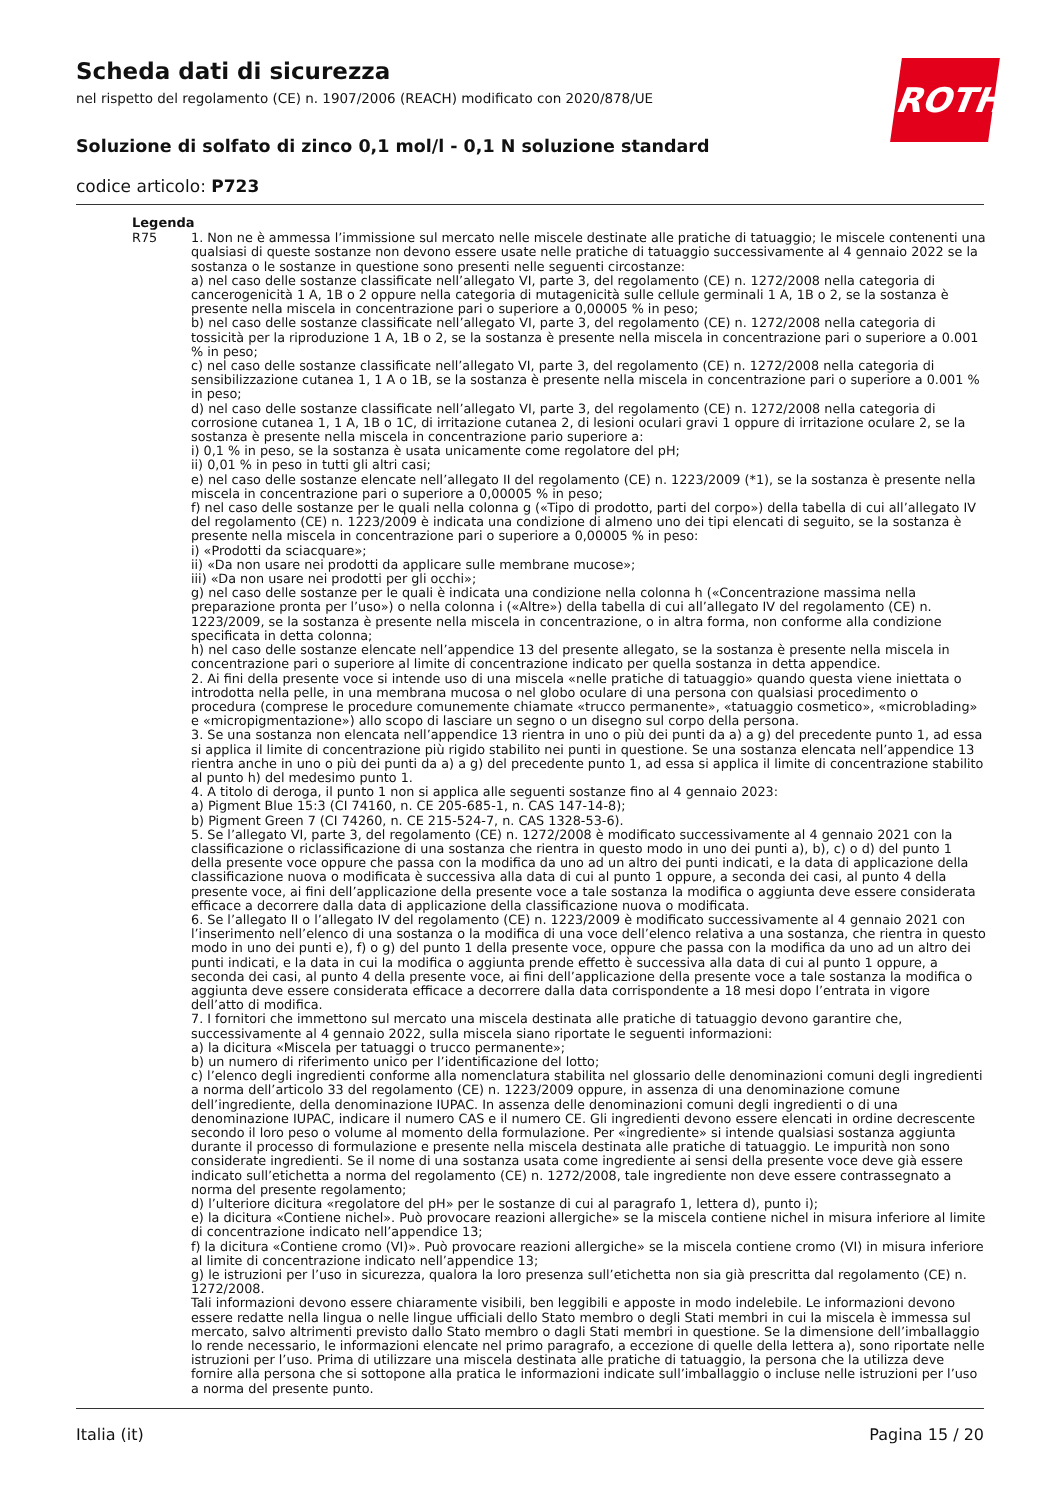ROTH
Scheda dati di sicurezza
nel rispetto del regolamento (CE) n. 1907/2006 (REACH) modificato con 2020/878/UE
Soluzione di solfato di zinco 0,1 mol/l - 0,1 N soluzione standard
codice articolo: P723
| Legenda | |
| --- | --- |
| R75 | 1. Non ne è ammessa l’immissione sul mercato nelle miscele destinate alle pratiche di tatuaggio; le miscele contenenti una qualsiasi di queste sostanze non devono essere usate nelle pratiche di tatuaggio successivamente al 4 gennaio 2022 se la sostanza o le sostanze in questione sono presenti nelle seguenti circostanze: a) nel caso delle sostanze classificate nell’allegato VI, parte 3, del regolamento (CE) n. 1272/2008 nella categoria di cancerogenicità 1 A, 1B o 2 oppure nella categoria di mutagenicità sulle cellule germinali 1 A, 1B o 2, se la sostanza è presente nella miscela in concentrazione pari o superiore a 0,00005 % in peso; b) nel caso delle sostanze classificate nell’allegato VI, parte 3, del regolamento (CE) n. 1272/2008 nella categoria di tossicità per la riproduzione 1 A, 1B o 2, se la sostanza è presente nella miscela in concentrazione pari o superiore a 0.001 % in peso; c) nel caso delle sostanze classificate nell’allegato VI, parte 3, del regolamento (CE) n. 1272/2008 nella categoria di sensibilizzazione cutanea 1, 1 A o 1B, se la sostanza è presente nella miscela in concentrazione pari o superiore a 0.001 % in peso; d) nel caso delle sostanze classificate nell’allegato VI, parte 3, del regolamento (CE) n. 1272/2008 nella categoria di corrosione cutanea 1, 1 A, 1B o 1C, di irritazione cutanea 2, di lesioni oculari gravi 1 oppure di irritazione oculare 2, se la sostanza è presente nella miscela in concentrazione pario superiore a: i) 0,1 % in peso, se la sostanza è usata unicamente come regolatore del pH; ii) 0,01 % in peso in tutti gli altri casi; e) nel caso delle sostanze elencate nell’allegato II del regolamento (CE) n. 1223/2009 (*1), se la sostanza è presente nella miscela in concentrazione pari o superiore a 0,00005 % in peso; f) nel caso delle sostanze per le quali nella colonna g («Tipo di prodotto, parti del corpo») della tabella di cui all’allegato IV del regolamento (CE) n. 1223/2009 è indicata una condizione di almeno uno dei tipi elencati di seguito, se la sostanza è presente nella miscela in concentrazione pari o superiore a 0,00005 % in peso: i) «Prodotti da sciacquare»; ii) «Da non usare nei prodotti da applicare sulle membrane mucose»; iii) «Da non usare nei prodotti per gli occhi»; g) nel caso delle sostanze per le quali è indicata una condizione nella colonna h («Concentrazione massima nella preparazione pronta per l’uso») o nella colonna i («Altre») della tabella di cui all’allegato IV del regolamento (CE) n. 1223/2009, se la sostanza è presente nella miscela in concentrazione, o in altra forma, non conforme alla condizione specificata in detta colonna; h) nel caso delle sostanze elencate nell’appendice 13 del presente allegato, se la sostanza è presente nella miscela in concentrazione pari o superiore al limite di concentrazione indicato per quella sostanza in detta appendice. 2. Ai fini della presente voce si intende uso di una miscela «nelle pratiche di tatuaggio» quando questa viene iniettata o introdotta nella pelle, in una membrana mucosa o nel globo oculare di una persona con qualsiasi procedimento o procedura (comprese le procedure comunemente chiamate «trucco permanente», «tatuaggio cosmetico», «microblading» e «micropigmentazione») allo scopo di lasciare un segno o un disegno sul corpo della persona. 3. Se una sostanza non elencata nell’appendice 13 rientra in uno o più dei punti da a) a g) del precedente punto 1, ad essa si applica il limite di concentrazione più rigido stabilito nei punti in questione. Se una sostanza elencata nell’appendice 13 rientra anche in uno o più dei punti da a) a g) del precedente punto 1, ad essa si applica il limite di concentrazione stabilito al punto h) del medesimo punto 1. 4. A titolo di deroga, il punto 1 non si applica alle seguenti sostanze fino al 4 gennaio 2023: a) Pigment Blue 15:3 (CI 74160, n. CE 205-685-1, n. CAS 147-14-8); b) Pigment Green 7 (CI 74260, n. CE 215-524-7, n. CAS 1328-53-6). 5. Se l’allegato VI, parte 3, del regolamento (CE) n. 1272/2008 è modificato successivamente al 4 gennaio 2021 con la classificazione o riclassificazione di una sostanza che rientra in questo modo in uno dei punti a), b), c) o d) del punto 1 della presente voce oppure che passa con la modifica da uno ad un altro dei punti indicati, e la data di applicazione della classificazione nuova o modificata è successiva alla data di cui al punto 1 oppure, a seconda dei casi, al punto 4 della presente voce, ai fini dell’applicazione della presente voce a tale sostanza la modifica o aggiunta deve essere considerata efficace a decorrere dalla data di applicazione della classificazione nuova o modificata. 6. Se l’allegato II o l’allegato IV del regolamento (CE) n. 1223/2009 è modificato successivamente al 4 gennaio 2021 con l’inserimento nell’elenco di una sostanza o la modifica di una voce dell’elenco relativa a una sostanza, che rientra in questo modo in uno dei punti e), f) o g) del punto 1 della presente voce, oppure che passa con la modifica da uno ad un altro dei punti indicati, e la data in cui la modifica o aggiunta prende effetto è successiva alla data di cui al punto 1 oppure, a seconda dei casi, al punto 4 della presente voce, ai fini dell’applicazione della presente voce a tale sostanza la modifica o aggiunta deve essere considerata efficace a decorrere dalla data corrispondente a 18 mesi dopo l’entrata in vigore dell’atto di modifica. 7. I fornitori che immettono sul mercato una miscela destinata alle pratiche di tatuaggio devono garantire che, successivamente al 4 gennaio 2022, sulla miscela siano riportate le seguenti informazioni: a) la dicitura «Miscela per tatuaggi o trucco permanente»; b) un numero di riferimento unico per l’identificazione del lotto; c) l’elenco degli ingredienti conforme alla nomenclatura stabilita nel glossario delle denominazioni comuni degli ingredienti a norma dell’articolo 33 del regolamento (CE) n. 1223/2009 oppure, in assenza di una denominazione comune dell’ingrediente, della denominazione IUPAC. In assenza delle denominazioni comuni degli ingredienti o di una denominazione IUPAC, indicare il numero CAS e il numero CE. Gli ingredienti devono essere elencati in ordine decrescente secondo il loro peso o volume al momento della formulazione. Per «ingrediente» si intende qualsiasi sostanza aggiunta durante il processo di formulazione e presente nella miscela destinata alle pratiche di tatuaggio. Le impurità non sono considerate ingredienti. Se il nome di una sostanza usata come ingrediente ai sensi della presente voce deve già essere indicato sull’etichetta a norma del regolamento (CE) n. 1272/2008, tale ingrediente non deve essere contrassegnato a norma del presente regolamento; d) l’ulteriore dicitura «regolatore del pH» per le sostanze di cui al paragrafo 1, lettera d), punto i); e) la dicitura «Contiene nichel». Può provocare reazioni allergiche» se la miscela contiene nichel in misura inferiore al limite di concentrazione indicato nell’appendice 13; f) la dicitura «Contiene cromo (VI)». Può provocare reazioni allergiche» se la miscela contiene cromo (VI) in misura inferiore al limite di concentrazione indicato nell’appendice 13; g) le istruzioni per l’uso in sicurezza, qualora la loro presenza sull’etichetta non sia già prescritta dal regolamento (CE) n. 1272/2008. Tali informazioni devono essere chiaramente visibili, ben leggibili e apposte in modo indelebile. Le informazioni devono essere redatte nella lingua o nelle lingue ufficiali dello Stato membro o degli Stati membri in cui la miscela è immessa sul mercato, salvo altrimenti previsto dallo Stato membro o dagli Stati membri in questione. Se la dimensione dell’imballaggio lo rende necessario, le informazioni elencate nel primo paragrafo, a eccezione di quelle della lettera a), sono riportate nelle istruzioni per l’uso. Prima di utilizzare una miscela destinata alle pratiche di tatuaggio, la persona che la utilizza deve fornire alla persona che si sottopone alla pratica le informazioni indicate sull’imballaggio o incluse nelle istruzioni per l’uso a norma del presente punto. |
Italia (it) Pagina 15 / 20